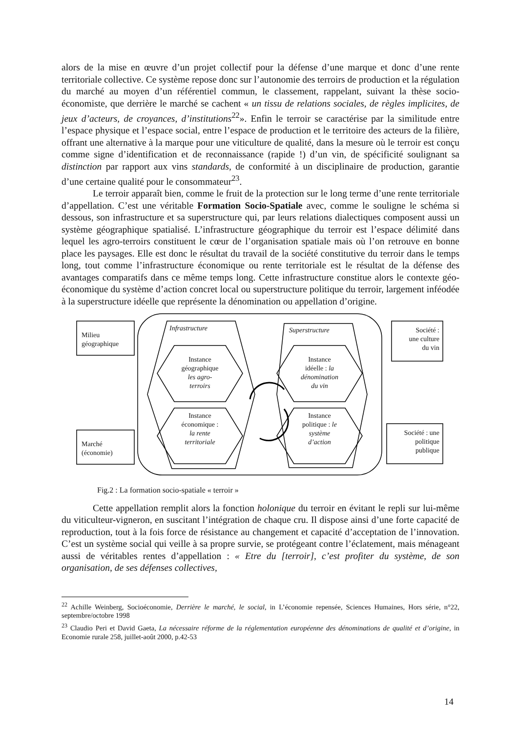alors de la mise en œuvre d’un projet collectif pour la défense d’une marque et donc d’une rente territoriale collective. Ce système repose donc sur l’autonomie des terroirs de production et la régulation du marché au moyen d’un référentiel commun, le classement, rappelant, suivant la thèse socio-économiste, que derrière le marché se cachent « un tissu de relations sociales, de règles implicites, de jeux d’acteurs, de croyances, d’institutions<sup>22</sup>». Enfin le terroir se caractérise par la similitude entre l’espace physique et l’espace social, entre l’espace de production et le territoire des acteurs de la filière, offrant une alternative à la marque pour une viticulture de qualité, dans la mesure où le terroir est conçu comme signe d’identification et de reconnaissance (rapide !) d’un vin, de spécificité soulignant sa distinction par rapport aux vins standards, de conformité à un disciplinaire de production, garantie d’une certaine qualité pour le consommateur<sup>23</sup>.
Le terroir apparaît bien, comme le fruit de la protection sur le long terme d’une rente territoriale d’appellation. C’est une véritable Formation Socio-Spatiale avec, comme le souligne le schéma si dessous, son infrastructure et sa superstructure qui, par leurs relations dialectiques composent aussi un système géographique spatialisé. L’infrastructure géographique du terroir est l’espace délimité dans lequel les agro-terroirs constituent le cœur de l’organisation spatiale mais où l’on retrouve en bonne place les paysages. Elle est donc le résultat du travail de la société constitutive du terroir dans le temps long, tout comme l’infrastructure économique ou rente territoriale est le résultat de la défense des avantages comparatifs dans ce même temps long. Cette infrastructure constitue alors le contexte géo-économique du système d’action concret local ou superstructure politique du terroir, largement inféodée à la superstructure idéelle que représente la dénomination ou appellation d’origine.
Milieu
géographique
Marché
(économie)
Société :
une culture
du vin
Société : une
politique
publique
Infrastructure Superstructure
Instance
géographique
les agro-
terroirs
Instance
économique :
la rente
territoriale
Instance
idéelle : la
dénomination
du vin
Instance
politique : le
système
d’action
Fig.2 : La formation socio-spatiale « terroir »
Cette appellation remplit alors la fonction holonique du terroir en évitant le repli sur lui-même du viticulteur-vigneron, en suscitant l’intégration de chaque cru. Il dispose ainsi d’une forte capacité de reproduction, tout à la fois force de résistance au changement et capacité d’acceptation de l’innovation. C’est un système social qui veille à sa propre survie, se protégeant contre l’éclatement, mais ménageant aussi de véritables rentes d’appellation : « Etre du [terroir], c’est profiter du système, de son organisation, de ses défenses collectives,
<sup>22</sup> Achille Weinberg, Socioéconomie, Derrière le marché, le social, in L’économie repensée, Sciences Humaines, Hors série, n°22, septembre/octobre 1998
<sup>23</sup> Claudio Peri et David Gaeta, La nécessaire réforme de la réglementation européenne des dénominations de qualité et d’origine, in Economie rurale 258, juillet-août 2000, p.42-53
14